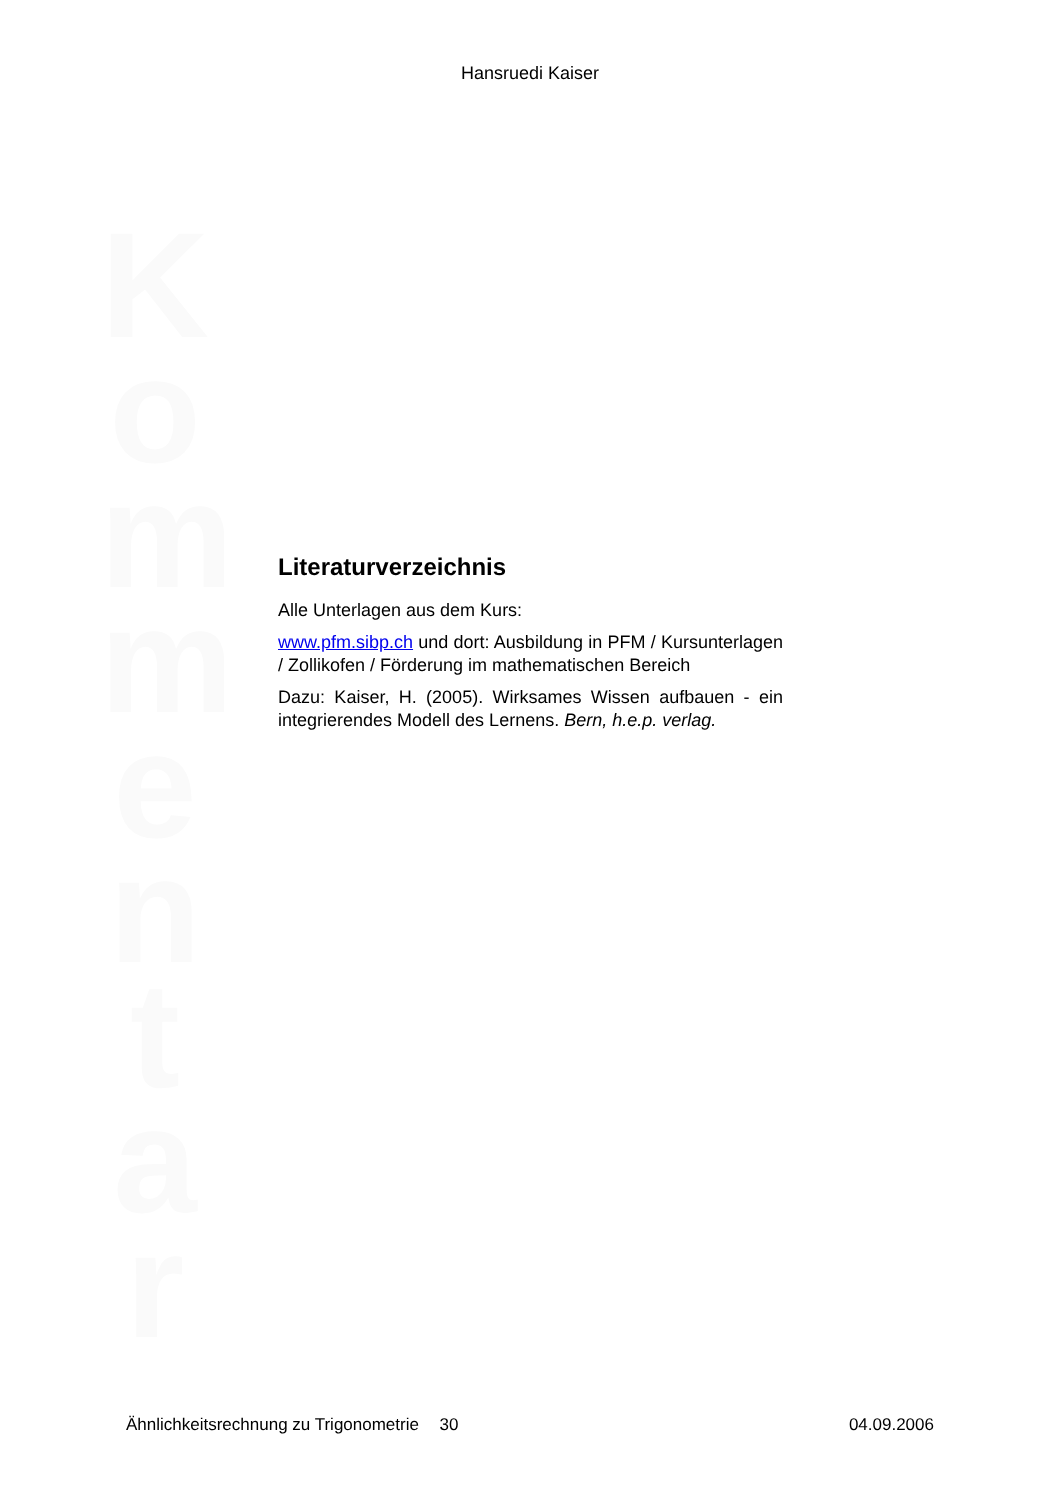Hansruedi Kaiser
Literaturverzeichnis
Alle Unterlagen aus dem Kurs:
www.pfm.sibp.ch und dort: Ausbildung in PFM / Kursunterlagen / Zollikofen / Förderung im mathematischen Bereich
Dazu: Kaiser, H. (2005). Wirksames Wissen aufbauen - ein integrierendes Modell des Lernens. Bern, h.e.p. verlag.
K o m m e n t a r
Ähnlichkeitsrechnung zu Trigonometrie 30 04.09.2006